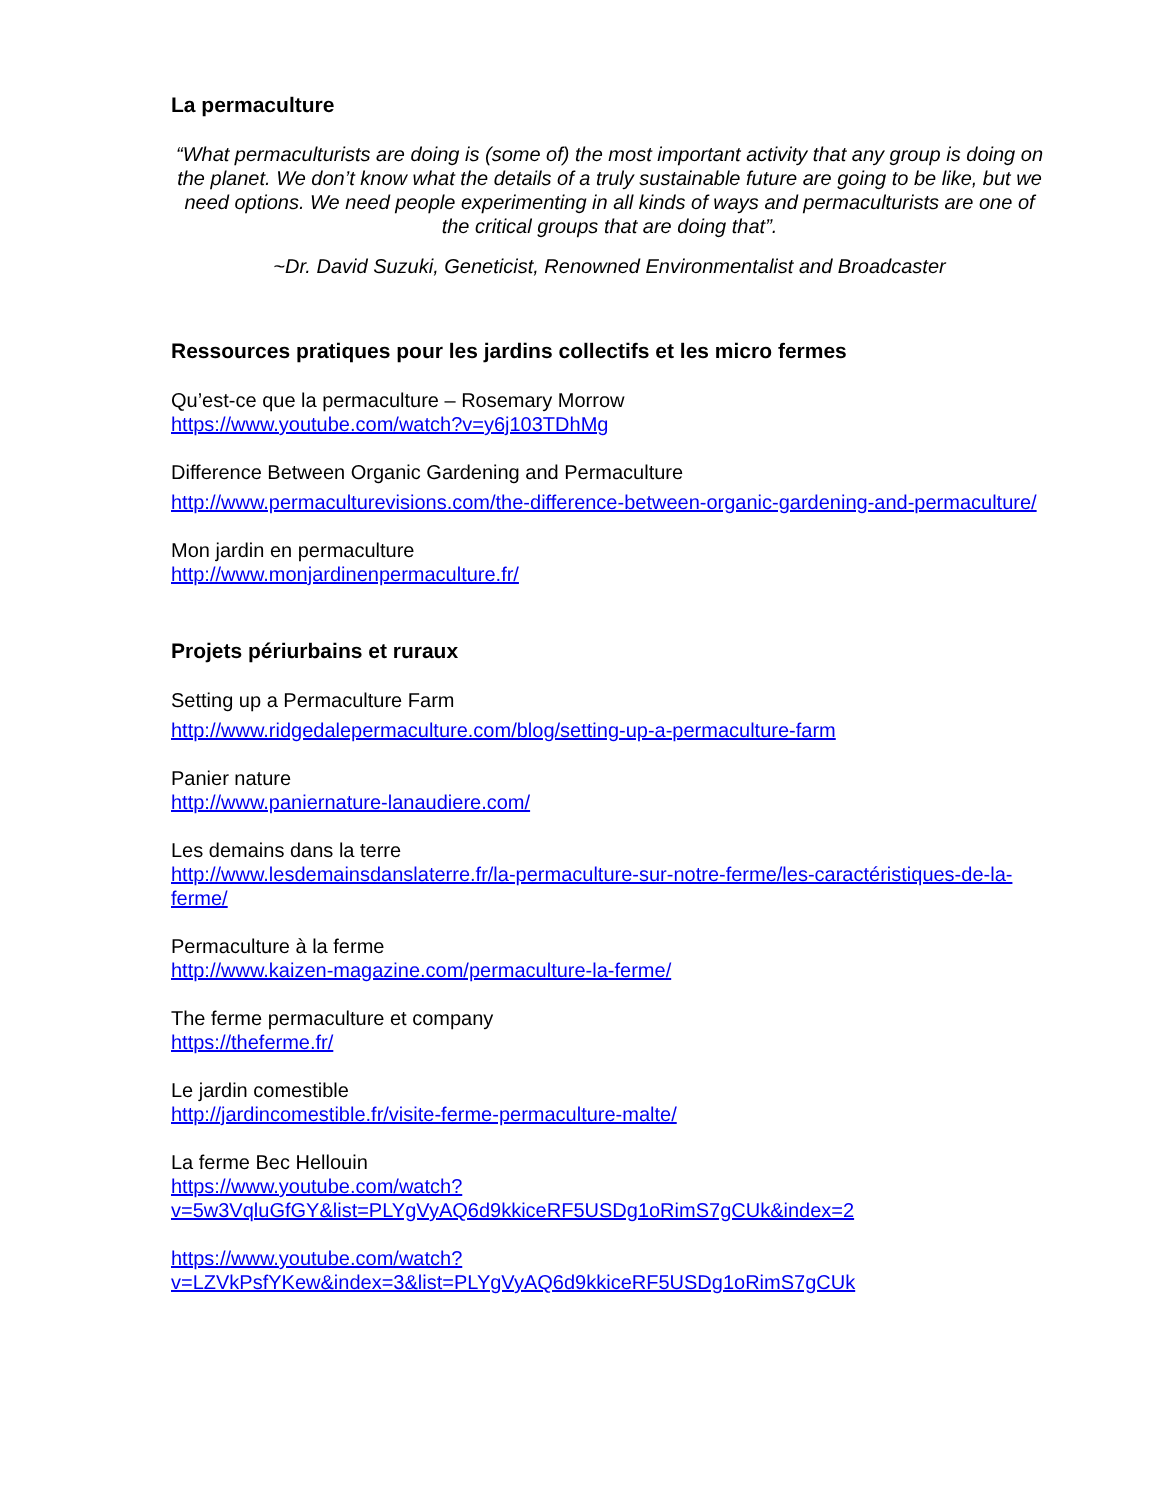La permaculture
“What permaculturists are doing is (some of) the most important activity that any group is doing on the planet. We don’t know what the details of a truly sustainable future are going to be like, but we need options. We need people experimenting in all kinds of ways and permaculturists are one of the critical groups that are doing that”.
~Dr. David Suzuki, Geneticist, Renowned Environmentalist and Broadcaster
Ressources pratiques pour les jardins collectifs et les micro fermes
Qu’est-ce que la permaculture – Rosemary Morrow
https://www.youtube.com/watch?v=y6j103TDhMg
Difference Between Organic Gardening and Permaculture
http://www.permaculturevisions.com/the-difference-between-organic-gardening-and-permaculture/
Mon jardin en permaculture
http://www.monjardinenpermaculture.fr/
Projets périurbains et ruraux
Setting up a Permaculture Farm
http://www.ridgedalepermaculture.com/blog/setting-up-a-permaculture-farm
Panier nature
http://www.paniernature-lanaudiere.com/
Les demains dans la terre
http://www.lesdemainsdanslaterre.fr/la-permaculture-sur-notre-ferme/les-caractéristiques-de-la-ferme/
Permaculture à la ferme
http://www.kaizen-magazine.com/permaculture-la-ferme/
The ferme permaculture et company
https://theferme.fr/
Le jardin comestible
http://jardincomestible.fr/visite-ferme-permaculture-malte/
La ferme Bec Hellouin
https://www.youtube.com/watch?v=5w3VqluGfGY&list=PLYgVyAQ6d9kkiceRF5USDg1oRimS7gCUk&index=2
https://www.youtube.com/watch?v=LZVkPsfYKew&index=3&list=PLYgVyAQ6d9kkiceRF5USDg1oRimS7gCUk